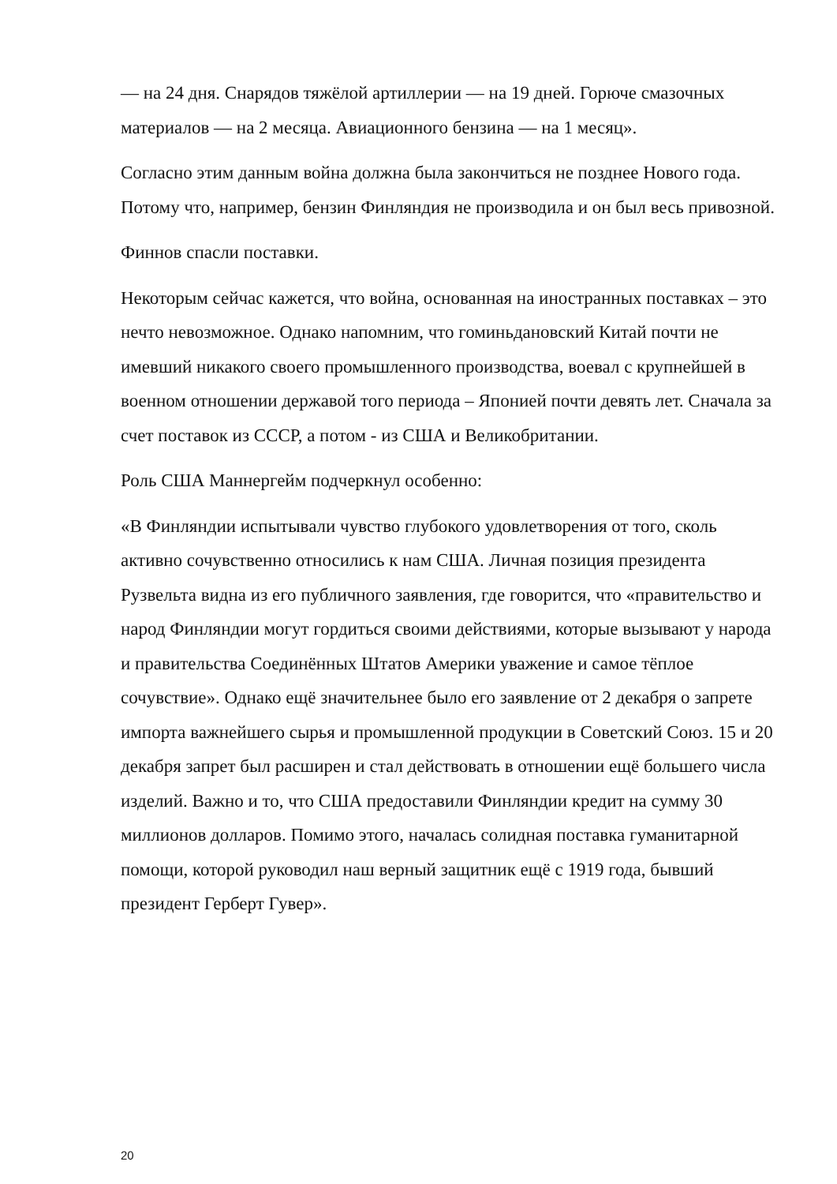— на 24 дня. Снарядов тяжёлой артиллерии — на 19 дней. Горюче смазочных материалов — на 2 месяца. Авиационного бензина — на 1 месяц».
Согласно этим данным война должна была закончиться не позднее Нового года. Потому что, например, бензин Финляндия не производила и он был весь привозной.
Финнов спасли поставки.
Некоторым сейчас кажется, что война, основанная на иностранных поставках – это нечто невозможное. Однако напомним, что гоминьдановский Китай почти не имевший никакого своего промышленного производства, воевал с крупнейшей в военном отношении державой того периода – Японией почти девять лет. Сначала за счет поставок из СССР, а потом - из США и Великобритании.
Роль США Маннергейм подчеркнул особенно:
«В Финляндии испытывали чувство глубокого удовлетворения от того, сколь активно сочувственно относились к нам США. Личная позиция президента Рузвельта видна из его публичного заявления, где говорится, что «правительство и народ Финляндии могут гордиться своими действиями, которые вызывают у народа и правительства Соединённых Штатов Америки уважение и самое тёплое сочувствие». Однако ещё значительнее было его заявление от 2 декабря о запрете импорта важнейшего сырья и промышленной продукции в Советский Союз. 15 и 20 декабря запрет был расширен и стал действовать в отношении ещё большего числа изделий. Важно и то, что США предоставили Финляндии кредит на сумму 30 миллионов долларов. Помимо этого, началась солидная поставка гуманитарной помощи, которой руководил наш верный защитник ещё с 1919 года, бывший президент Герберт Гувер».
20